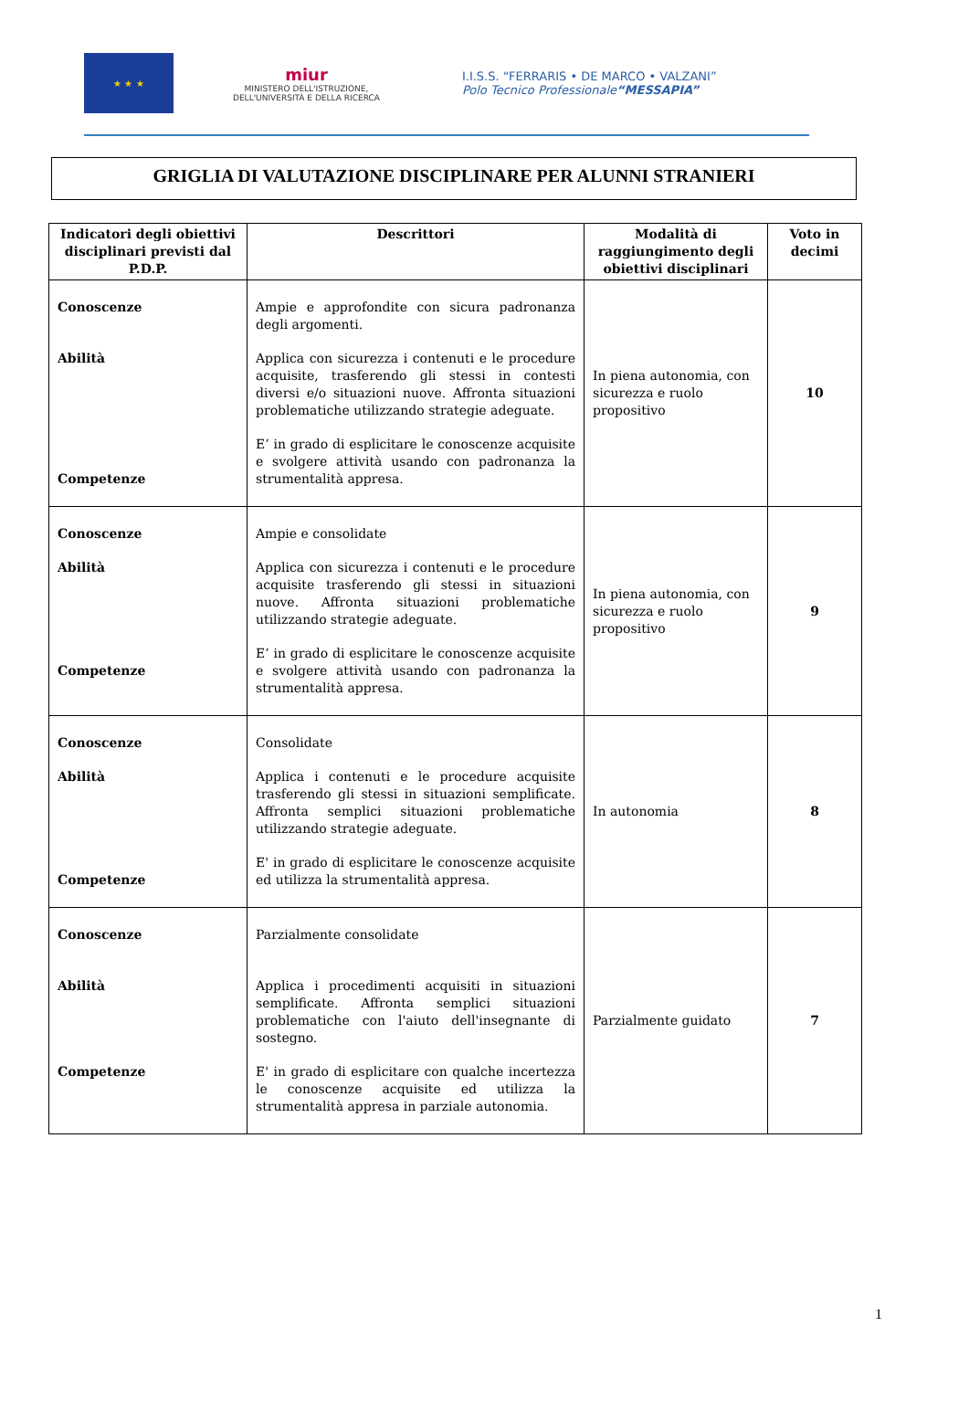★ ★ ★
miur
MINISTERO DELL'ISTRUZIONE,
DELL'UNIVERSITÀ E DELLA RICERCA
I.I.S.S. “FERRARIS • DE MARCO • VALZANI”
Polo Tecnico Professionale“MESSAPIA”
GRIGLIA DI VALUTAZIONE DISCIPLINARE PER ALUNNI STRANIERI
| Indicatori degli obiettivi disciplinari previsti dal P.D.P. | Descrittori | Modalità di raggiungimento degli obiettivi disciplinari | Voto in decimi |
| --- | --- | --- | --- |
| Conoscenze Abilità Competenze | Ampie e approfondite con sicura padronanza degli argomenti. Applica con sicurezza i contenuti e le procedure acquisite, trasferendo gli stessi in contesti diversi e/o situazioni nuove. Affronta situazioni problematiche utilizzando strategie adeguate. E’ in grado di esplicitare le conoscenze acquisite e svolgere attività usando con padronanza la strumentalità appresa. | In piena autonomia, con sicurezza e ruolo propositivo | 10 |
| Conoscenze Abilità Competenze | Ampie e consolidate Applica con sicurezza i contenuti e le procedure acquisite trasferendo gli stessi in situazioni nuove. Affronta situazioni problematiche utilizzando strategie adeguate. E’ in grado di esplicitare le conoscenze acquisite e svolgere attività usando con padronanza la strumentalità appresa. | In piena autonomia, con sicurezza e ruolo propositivo | 9 |
| Conoscenze Abilità Competenze | Consolidate Applica i contenuti e le procedure acquisite trasferendo gli stessi in situazioni semplificate. Affronta semplici situazioni problematiche utilizzando strategie adeguate. E' in grado di esplicitare le conoscenze acquisite ed utilizza la strumentalità appresa. | In autonomia | 8 |
| Conoscenze Abilità Competenze | Parzialmente consolidate Applica i procedimenti acquisiti in situazioni semplificate. Affronta semplici situazioni problematiche con l'aiuto dell'insegnante di sostegno. E' in grado di esplicitare con qualche incertezza le conoscenze acquisite ed utilizza la strumentalità appresa in parziale autonomia. | Parzialmente guidato | 7 |
1